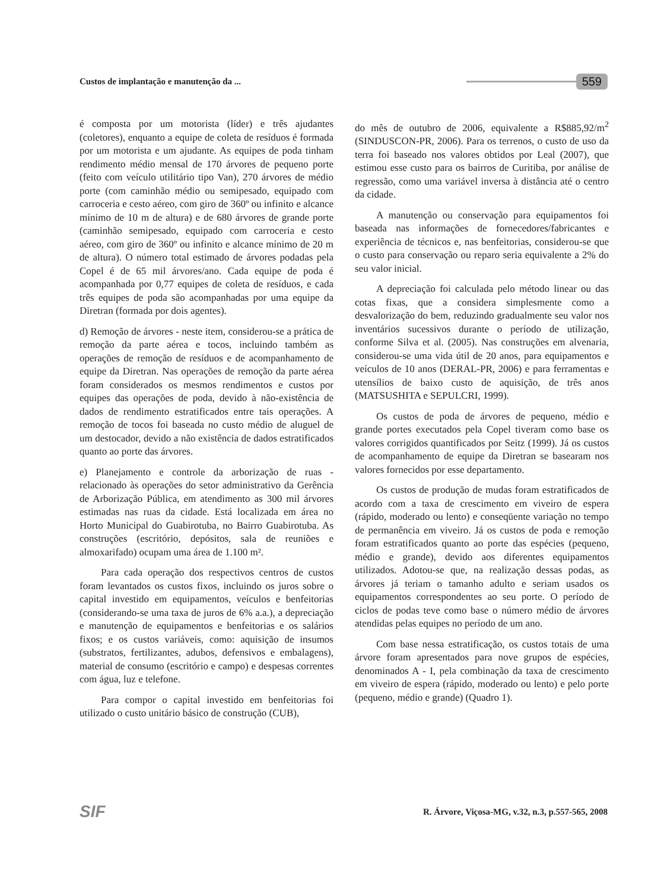Custos de implantação e manutenção da ... 559
é composta por um motorista (líder) e três ajudantes (coletores), enquanto a equipe de coleta de resíduos é formada por um motorista e um ajudante. As equipes de poda tinham rendimento médio mensal de 170 árvores de pequeno porte (feito com veículo utilitário tipo Van), 270 árvores de médio porte (com caminhão médio ou semipesado, equipado com carroceria e cesto aéreo, com giro de 360º ou infinito e alcance mínimo de 10 m de altura) e de 680 árvores de grande porte (caminhão semipesado, equipado com carroceria e cesto aéreo, com giro de 360º ou infinito e alcance mínimo de 20 m de altura). O número total estimado de árvores podadas pela Copel é de 65 mil árvores/ano. Cada equipe de poda é acompanhada por 0,77 equipes de coleta de resíduos, e cada três equipes de poda são acompanhadas por uma equipe da Diretran (formada por dois agentes).
d) Remoção de árvores - neste item, considerou-se a prática de remoção da parte aérea e tocos, incluindo também as operações de remoção de resíduos e de acompanhamento de equipe da Diretran. Nas operações de remoção da parte aérea foram considerados os mesmos rendimentos e custos por equipes das operações de poda, devido à não-existência de dados de rendimento estratificados entre tais operações. A remoção de tocos foi baseada no custo médio de aluguel de um destocador, devido a não existência de dados estratificados quanto ao porte das árvores.
e) Planejamento e controle da arborização de ruas - relacionado às operações do setor administrativo da Gerência de Arborização Pública, em atendimento as 300 mil árvores estimadas nas ruas da cidade. Está localizada em área no Horto Municipal do Guabirotuba, no Bairro Guabirotuba. As construções (escritório, depósitos, sala de reuniões e almoxarifado) ocupam uma área de 1.100 m².
Para cada operação dos respectivos centros de custos foram levantados os custos fixos, incluindo os juros sobre o capital investido em equipamentos, veículos e benfeitorias (considerando-se uma taxa de juros de 6% a.a.), a depreciação e manutenção de equipamentos e benfeitorias e os salários fixos; e os custos variáveis, como: aquisição de insumos (substratos, fertilizantes, adubos, defensivos e embalagens), material de consumo (escritório e campo) e despesas correntes com água, luz e telefone.
Para compor o capital investido em benfeitorias foi utilizado o custo unitário básico de construção (CUB),
do mês de outubro de 2006, equivalente a R$885,92/m<sup>2</sup> (SINDUSCON-PR, 2006). Para os terrenos, o custo de uso da terra foi baseado nos valores obtidos por Leal (2007), que estimou esse custo para os bairros de Curitiba, por análise de regressão, como uma variável inversa à distância até o centro da cidade.
A manutenção ou conservação para equipamentos foi baseada nas informações de fornecedores/fabricantes e experiência de técnicos e, nas benfeitorias, considerou-se que o custo para conservação ou reparo seria equivalente a 2% do seu valor inicial.
A depreciação foi calculada pelo método linear ou das cotas fixas, que a considera simplesmente como a desvalorização do bem, reduzindo gradualmente seu valor nos inventários sucessivos durante o período de utilização, conforme Silva et al. (2005). Nas construções em alvenaria, considerou-se uma vida útil de 20 anos, para equipamentos e veículos de 10 anos (DERAL-PR, 2006) e para ferramentas e utensílios de baixo custo de aquisição, de três anos (MATSUSHITA e SEPULCRI, 1999).
Os custos de poda de árvores de pequeno, médio e grande portes executados pela Copel tiveram como base os valores corrigidos quantificados por Seitz (1999). Já os custos de acompanhamento de equipe da Diretran se basearam nos valores fornecidos por esse departamento.
Os custos de produção de mudas foram estratificados de acordo com a taxa de crescimento em viveiro de espera (rápido, moderado ou lento) e conseqüente variação no tempo de permanência em viveiro. Já os custos de poda e remoção foram estratificados quanto ao porte das espécies (pequeno, médio e grande), devido aos diferentes equipamentos utilizados. Adotou-se que, na realização dessas podas, as árvores já teriam o tamanho adulto e seriam usados os equipamentos correspondentes ao seu porte. O período de ciclos de podas teve como base o número médio de árvores atendidas pelas equipes no período de um ano.
Com base nessa estratificação, os custos totais de uma árvore foram apresentados para nove grupos de espécies, denominados A - I, pela combinação da taxa de crescimento em viveiro de espera (rápido, moderado ou lento) e pelo porte (pequeno, médio e grande) (Quadro 1).
SIF R. Árvore, Viçosa-MG, v.32, n.3, p.557-565, 2008